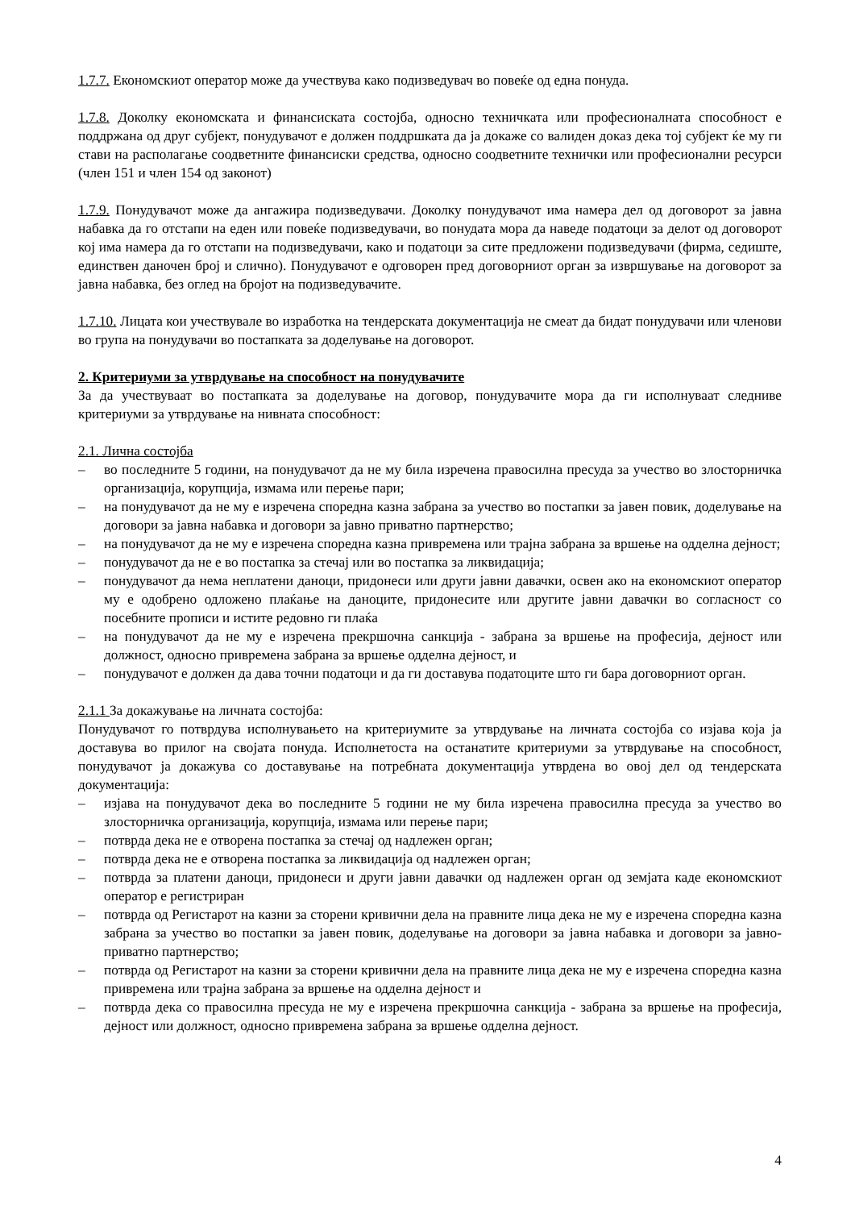1.7.7. Економскиот оператор може да учествува како подизведувач во повеќе од една понуда.
1.7.8. Доколку економската и финансиската состојба, односно техничката или професионалната способност е поддржана од друг субјект, понудувачот е должен поддршката да ја докаже со валиден доказ дека тој субјект ќе му ги стави на располагање соодветните финансиски средства, односно соодветните технички или професионални ресурси (член 151 и член 154 од законот)
1.7.9. Понудувачот може да ангажира подизведувачи. Доколку понудувачот има намера дел од договорот за јавна набавка да го отстапи на еден или повеќе подизведувачи, во понудата мора да наведе податоци за делот од договорот кој има намера да го отстапи на подизведувачи, како и податоци за сите предложени подизведувачи (фирма, седиште, единствен даночен број и слично). Понудувачот е одговорен пред договорниот орган за извршување на договорот за јавна набавка, без оглед на бројот на подизведувачите.
1.7.10. Лицата кои учествувале во изработка на тендерската документација не смеат да бидат понудувачи или членови во група на понудувачи во постапката за доделување на договорот.
2. Критериуми за утврдување на способност на понудувачите
За да учествуваат во постапката за доделување на договор, понудувачите мора да ги исполнуваат следниве критериуми за утврдување на нивната способност:
2.1. Лична состојба
– во последните 5 години, на понудувачот да не му била изречена правосилна пресуда за учество во злосторничка организација, корупција, измама или перење пари;
– на понудувачот да не му е изречена споредна казна забрана за учество во постапки за јавен повик, доделување на договори за јавна набавка и договори за јавно приватно партнерство;
– на понудувачот да не му е изречена споредна казна привремена или трајна забрана за вршење на одделна дејност;
– понудувачот да не е во постапка за стечај или во постапка за ликвидација;
– понудувачот да нема неплатени даноци, придонеси или други јавни давачки, освен ако на економскиот оператор му е одобрено одложено плаќање на даноците, придонесите или другите јавни давачки во согласност со посебните прописи и истите редовно ги плаќа
– на понудувачот да не му е изречена прекршочна санкција - забрана за вршење на професија, дејност или должност, односно привремена забрана за вршење одделна дејност, и
– понудувачот е должен да дава точни податоци и да ги доставува податоците што ги бара договорниот орган.
2.1.1 За докажување на личната состојба:
Понудувачот го потврдува исполнувањето на критериумите за утврдување на личната состојба со изјава која ја доставува во прилог на својата понуда. Исполнетоста на останатите критериуми за утврдување на способност, понудувачот ја докажува со доставување на потребната документација утврдена во овој дел од тендерската документација:
– изјава на понудувачот дека во последните 5 години не му била изречена правосилна пресуда за учество во злосторничка организација, корупција, измама или перење пари;
– потврда дека не е отворена постапка за стечај од надлежен орган;
– потврда дека не е отворена постапка за ликвидација од надлежен орган;
– потврда за платени даноци, придонеси и други јавни давачки од надлежен орган од земјата каде економскиот оператор е регистриран
– потврда од Регистарот на казни за сторени кривични дела на правните лица дека не му е изречена споредна казна забрана за учество во постапки за јавен повик, доделување на договори за јавна набавка и договори за јавно-приватно партнерство;
– потврда од Регистарот на казни за сторени кривични дела на правните лица дека не му е изречена споредна казна привремена или трајна забрана за вршење на одделна дејност и
– потврда дека со правосилна пресуда не му е изречена прекршочна санкција - забрана за вршење на професија, дејност или должност, односно привремена забрана за вршење одделна дејност.
4